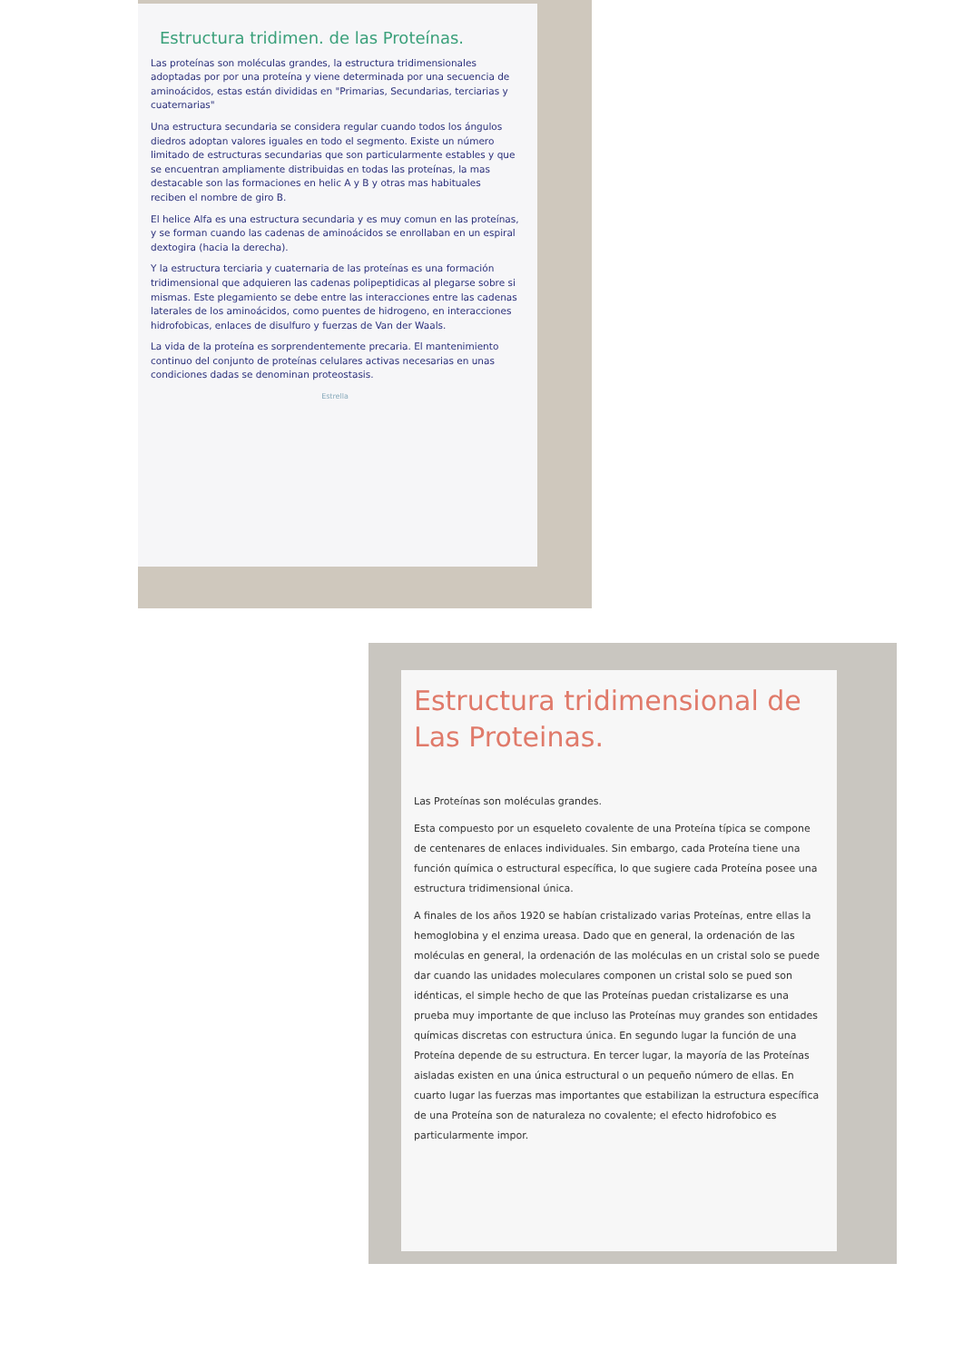Estructura tridimen. de las Proteínas.
Las proteínas son moléculas grandes, la estructura tridimensionales adoptadas por por una proteína y viene determinada por una secuencia de aminoácidos, estas están divididas en "Primarias, Secundarias, terciarias y cuaternarias"
Una estructura secundaria se considera regular cuando todos los ángulos diedros adoptan valores iguales en todo el segmento. Existe un número limitado de estructuras secundarias que son particularmente estables y que se encuentran ampliamente distribuidas en todas las proteínas, la mas destacable son las formaciones en helic A y B y otras mas habituales reciben el nombre de giro B.
El helice Alfa es una estructura secundaria y es muy comun en las proteínas, y se forman cuando las cadenas de aminoácidos se enrollaban en un espiral dextogira (hacia la derecha).
Y la estructura terciaria y cuaternaria de las proteínas es una formación tridimensional que adquieren las cadenas polipeptidicas al plegarse sobre si mismas. Este plegamiento se debe entre las interacciones entre las cadenas laterales de los aminoácidos, como puentes de hidrogeno, en interacciones hidrofobicas, enlaces de disulfuro y fuerzas de Van der Waals.
La vida de la proteína es sorprendentemente precaria. El mantenimiento continuo del conjunto de proteínas celulares activas necesarias en unas condiciones dadas se denominan proteostasis.
Estrella
Estructura tridimensional de Las Proteinas.
Las Proteínas son moléculas grandes.
Esta compuesto por un esqueleto covalente de una Proteína típica se compone de centenares de enlaces individuales. Sin embargo, cada Proteína tiene una función química o estructural específica, lo que sugiere cada Proteína posee una estructura tridimensional única.
A finales de los años 1920 se habían cristalizado varias Proteínas, entre ellas la hemoglobina y el enzima ureasa. Dado que en general, la ordenación de las moléculas en general, la ordenación de las moléculas en un cristal solo se puede dar cuando las unidades moleculares componen un cristal solo se pued son idénticas, el simple hecho de que las Proteínas puedan cristalizarse es una prueba muy importante de que incluso las Proteínas muy grandes son entidades químicas discretas con estructura única. En segundo lugar la función de una Proteína depende de su estructura. En tercer lugar, la mayoría de las Proteínas aisladas existen en una única estructural o un pequeño número de ellas. En cuarto lugar las fuerzas mas importantes que estabilizan la estructura específica de una Proteína son de naturaleza no covalente; el efecto hidrofobico es particularmente impor.